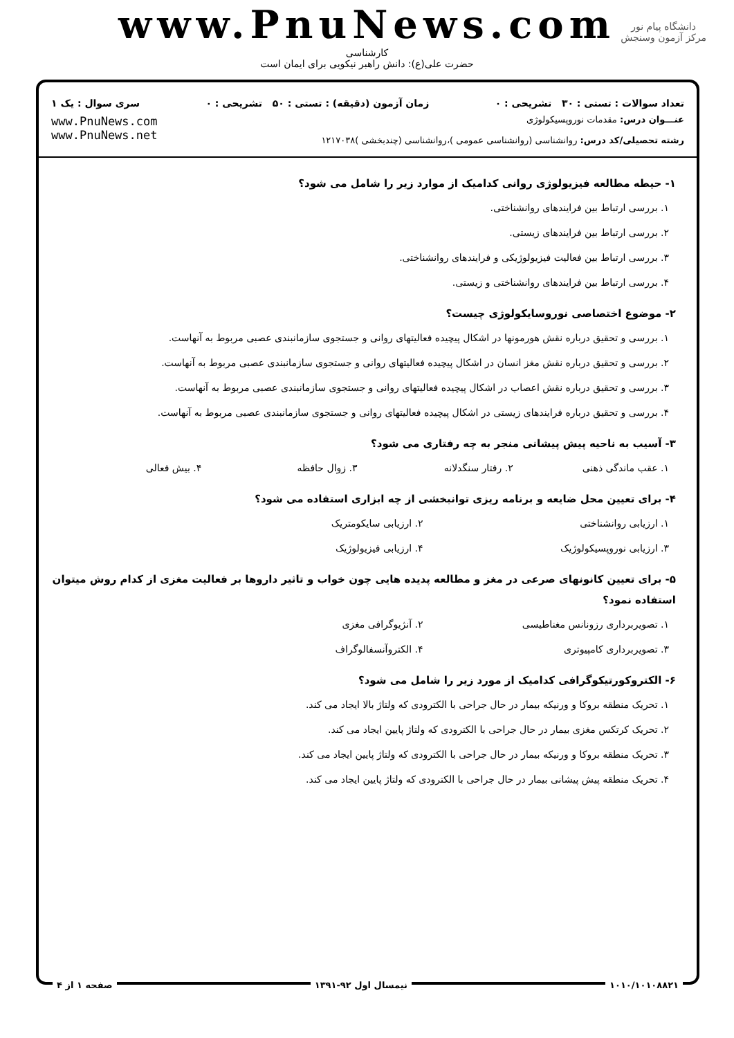www.PnuNews.com
کارشناسی
حضرت علی(ع): دانش راهبر نیکویی برای ایمان است
دانشگاه پیام نور
مرکز آزمون وسنجش
تعداد سوالات : تستی : ۳۰ تشریحی : ۰ زمان آزمون (دقیقه) : تستی : ۵۰ تشریحی : ۰ سری سوال : یک ۱
عنـــوان درس: مقدمات نوروپسیکولوژی
رشته تحصیلی/کد درس: روانشناسی (روانشناسی عمومی )،روانشناسی (چندبخشی )۱۲۱۷۰۳۸
www.PnuNews.com
www.PnuNews.net
۱- حیطه مطالعه فیزیولوژی روانی کدامیک از موارد زیر را شامل می شود؟
۱. بررسی ارتباط بین فرایندهای روانشناختی.
۲. بررسی ارتباط بین فرایندهای زیستی.
۳. بررسی ارتباط بین فعالیت فیزیولوژیکی و فرایندهای روانشناختی.
۴. بررسی ارتباط بین فرایندهای روانشناختی و زیستی.
۲- موضوع اختصاصی نوروسایکولوژی چیست؟
۱. بررسی و تحقیق درباره نقش هورمونها در اشکال پیچیده فعالیتهای روانی و جستجوی سازمانبندی عصبی مربوط به آنهاست.
۲. بررسی و تحقیق درباره نقش مغز انسان در اشکال پیچیده فعالیتهای روانی و جستجوی سازمانبندی عصبی مربوط به آنهاست.
۳. بررسی و تحقیق درباره نقش اعصاب در اشکال پیچیده فعالیتهای روانی و جستجوی سازمانبندی عصبی مربوط به آنهاست.
۴. بررسی و تحقیق درباره فرایندهای زیستی در اشکال پیچیده فعالیتهای روانی و جستجوی سازمانبندی عصبی مربوط به آنهاست.
۳- آسیب به ناحیه پیش پیشانی منجر به چه رفتاری می شود؟
۱. عقب ماندگی ذهنی ۲. رفتار سنگدلانه ۳. زوال حافظه ۴. بیش فعالی
۴- برای تعیین محل ضایعه و برنامه ریزی توانبخشی از چه ابزاری استفاده می شود؟
۱. ارزیابی روانشناختی ۲. ارزیابی سایکومتریک ۳. ارزیابی نوروپسیکولوژیک ۴. ارزیابی فیزیولوژیک
۵- برای تعیین کانونهای صرعی در مغز و مطالعه پدیده هایی چون خواب و تاثیر داروها بر فعالیت مغزی از کدام روش میتوان استفاده نمود؟
۱. تصویربرداری رزونانس مغناطیسی ۲. آنژیوگرافی مغزی ۳. تصویربرداری کامپیوتری ۴. الکتروآنسفالوگراف
۶- الکتروکورتیکوگرافی کدامیک از مورد زیر را شامل می شود؟
۱. تحریک منطقه بروکا و ورنیکه بیمار در حال جراحی با الکترودی که ولتاژ بالا ایجاد می کند.
۲. تحریک کرتکس مغزی بیمار در حال جراحی با الکترودی که ولتاژ پایین ایجاد می کند.
۳. تحریک منطقه بروکا و ورنیکه بیمار در حال جراحی با الکترودی که ولتاژ پایین ایجاد می کند.
۴. تحریک منطقه پیش پیشانی بیمار در حال جراحی با الکترودی که ولتاژ پایین ایجاد می کند.
۱۰۱۰/۱۰۱۰۸۸۲۱ نیمسال اول ۹۲-۱۳۹۱ صفحه ۱ از ۴